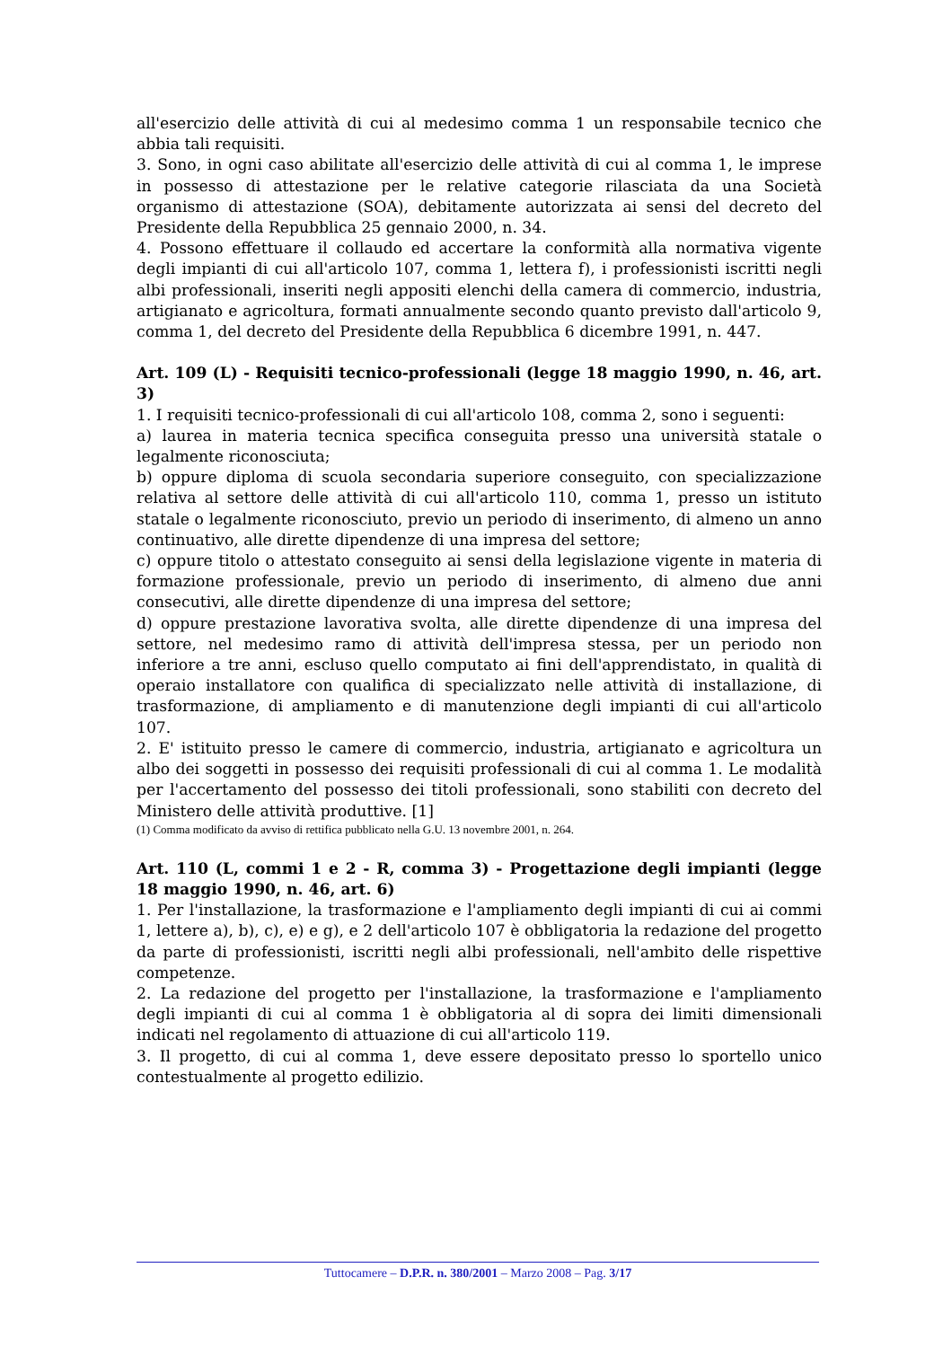all'esercizio delle attività di cui al medesimo comma 1 un responsabile tecnico che abbia tali requisiti.
3. Sono, in ogni caso abilitate all'esercizio delle attività di cui al comma 1, le imprese in possesso di attestazione per le relative categorie rilasciata da una Società organismo di attestazione (SOA), debitamente autorizzata ai sensi del decreto del Presidente della Repubblica 25 gennaio 2000, n. 34.
4. Possono effettuare il collaudo ed accertare la conformità alla normativa vigente degli impianti di cui all'articolo 107, comma 1, lettera f), i professionisti iscritti negli albi professionali, inseriti negli appositi elenchi della camera di commercio, industria, artigianato e agricoltura, formati annualmente secondo quanto previsto dall'articolo 9, comma 1, del decreto del Presidente della Repubblica 6 dicembre 1991, n. 447.
Art. 109 (L) - Requisiti tecnico-professionali (legge 18 maggio 1990, n. 46, art. 3)
1. I requisiti tecnico-professionali di cui all'articolo 108, comma 2, sono i seguenti:
a) laurea in materia tecnica specifica conseguita presso una università statale o legalmente riconosciuta;
b) oppure diploma di scuola secondaria superiore conseguito, con specializzazione relativa al settore delle attività di cui all'articolo 110, comma 1, presso un istituto statale o legalmente riconosciuto, previo un periodo di inserimento, di almeno un anno continuativo, alle dirette dipendenze di una impresa del settore;
c) oppure titolo o attestato conseguito ai sensi della legislazione vigente in materia di formazione professionale, previo un periodo di inserimento, di almeno due anni consecutivi, alle dirette dipendenze di una impresa del settore;
d) oppure prestazione lavorativa svolta, alle dirette dipendenze di una impresa del settore, nel medesimo ramo di attività dell'impresa stessa, per un periodo non inferiore a tre anni, escluso quello computato ai fini dell'apprendistato, in qualità di operaio installatore con qualifica di specializzato nelle attività di installazione, di trasformazione, di ampliamento e di manutenzione degli impianti di cui all'articolo 107.
2. E' istituito presso le camere di commercio, industria, artigianato e agricoltura un albo dei soggetti in possesso dei requisiti professionali di cui al comma 1. Le modalità per l'accertamento del possesso dei titoli professionali, sono stabiliti con decreto del Ministero delle attività produttive. [1]
(1) Comma modificato da avviso di rettifica pubblicato nella G.U. 13 novembre 2001, n. 264.
Art. 110 (L, commi 1 e 2 - R, comma 3) - Progettazione degli impianti (legge 18 maggio 1990, n. 46, art. 6)
1. Per l'installazione, la trasformazione e l'ampliamento degli impianti di cui ai commi 1, lettere a), b), c), e) e g), e 2 dell'articolo 107 è obbligatoria la redazione del progetto da parte di professionisti, iscritti negli albi professionali, nell'ambito delle rispettive competenze.
2. La redazione del progetto per l'installazione, la trasformazione e l'ampliamento degli impianti di cui al comma 1 è obbligatoria al di sopra dei limiti dimensionali indicati nel regolamento di attuazione di cui all'articolo 119.
3. Il progetto, di cui al comma 1, deve essere depositato presso lo sportello unico contestualmente al progetto edilizio.
Tuttocamere – D.P.R. n. 380/2001 – Marzo 2008 – Pag. 3/17